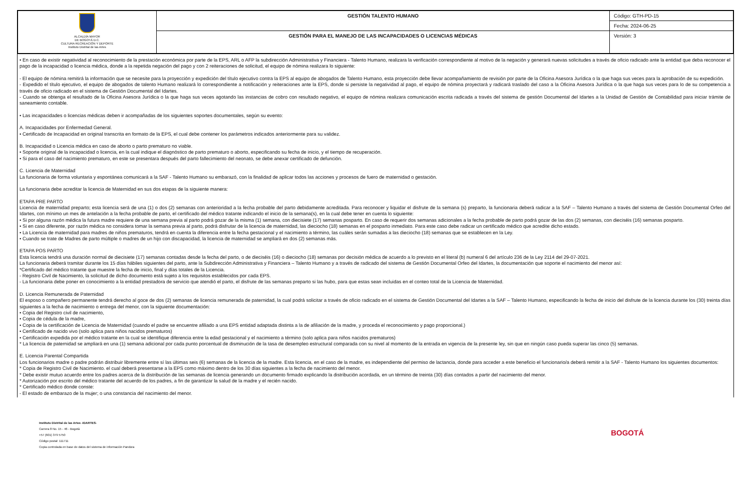| ALCALDÍA MAYOR DE BOGOTÁ D.C. CULTURA RECREACIÓN Y DEPORTE Instituto Distrital de las Artes | GESTIÓN TALENTO HUMANO | Código: GTH-PD-15 |
| | | Fecha: 2024-06-25 |
| | GESTIÓN PARA EL MANEJO DE LAS INCAPACIDADES O LICENCIAS MÉDICAS | Versión: 3 |
• En caso de existir negatividad al reconocimiento de la prestación económica por parte de la EPS, ARL o AFP la subdirección Administrativa y Financiera - Talento Humano, realizara la verificación correspondiente al motivo de la negación y generará nuevas solicitudes a través de oficio radicado ante la entidad que deba reconocer el pago de la incapacidad o licencia médica, donde a la repetida negación del pago y con 2 reiteraciones de solicitud, el equipo de nómina realizara lo siguiente:
- El equipo de nómina remitirá la información que se necesite para la proyección y expedición del título ejecutivo contra la EPS al equipo de abogados de Talento Humano, esta proyección debe llevar acompañamiento de revisión por parte de la Oficina Asesora Jurídica o la que haga sus veces para la aprobación de su expedición.
- Expedido el título ejecutivo, el equipo de abogados de talento Humano realizará lo correspondiente a notificación y reiteraciones ante la EPS, donde si persiste la negatividad al pago, el equipo de nómina proyectará y radicará traslado del caso a la Oficina Asesora Jurídica o la que haga sus veces para lo de su competencia a través de oficio radicado en el sistema de Gestión Documental del Idartes.
- Cuando se obtenga el resultado de la Oficina Asesora Jurídica o la que haga sus veces agotando las instancias de cobro con resultado negativo, el equipo de nómina realizara comunicación escrita radicada a través del sistema de gestión Documental del Idartes a la Unidad de Gestión de Contabilidad para iniciar trámite de saneamiento contable.
• Las incapacidades o licencias médicas deben ir acompañadas de los siguientes soportes documentales, según su evento:
A. Incapacidades por Enfermedad General.
• Certificado de Incapacidad en original transcrita en formato de la EPS, el cual debe contener los parámetros indicados anteriormente para su validez.
B. Incapacidad o Licencia médica en caso de aborto o parto prematuro no viable.
• Soporte original de la incapacidad o licencia, en la cual indique el diagnóstico de parto prematuro o aborto, especificando su fecha de inicio, y el tiempo de recuperación.
• Si para el caso del nacimiento prematuro, en este se presentara después del parto fallecimiento del neonato, se debe anexar certificado de defunción.
C. Licencia de Maternidad
La funcionaria de forma voluntaria y espontánea comunicará a la SAF - Talento Humano su embarazó, con la finalidad de aplicar todos las acciones y procesos de fuero de maternidad o gestación.
La funcionaria debe acreditar la licencia de Maternidad en sus dos etapas de la siguiente manera:
ETAPA PRE PARTO
Licencia de maternidad preparto; esta licencia será de una (1) o dos (2) semanas con anterioridad a la fecha probable del parto debidamente acreditada. Para reconocer y liquidar el disfrute de la semana (s) preparto, la funcionaria deberá radicar a la SAF – Talento Humano a través del sistema de Gestión Documental Orfeo del Idartes, con mínimo un mes de antelación a la fecha probable de parto, el certificado del médico tratante indicando el inicio de la semana(s), en la cual debe tener en cuenta lo siguiente:
• Si por alguna razón médica la futura madre requiere de una semana previa al parto podrá gozar de la misma (1) semana, con diecisiete (17) semanas posparto. En caso de requerir dos semanas adicionales a la fecha probable de parto podrá gozar de las dos (2) semanas, con dieciséis (16) semanas posparto.
• Si en caso diferente, por razón médica no considera tomar la semana previa al parto, podrá disfrutar de la licencia de maternidad, las dieciocho (18) semanas en el posparto inmediato. Para este caso debe radicar un certificado médico que acredite dicho estado.
• La Licencia de maternidad para madres de niños prematuros, tendrá en cuenta la diferencia entre la fecha gestacional y el nacimiento a término, las cuáles serán sumadas a las dieciocho (18) semanas que se establecen en la Ley.
• Cuando se trate de Madres de parto múltiple o madres de un hijo con discapacidad, la licencia de maternidad se ampliará en dos (2) semanas más.
ETAPA POS PARTO
Esta licencia tendrá una duración normal de diecisiete (17) semanas contadas desde la fecha del parto, o de dieciséis (16) o dieciocho (18) semanas por decisión médica de acuerdo a lo previsto en el literal (b) numeral 6 del artículo 236 de la Ley 2114 del 29-07-2021.
La funcionaria deberá tramitar durante los 15 días hábiles siguientes del parto, ante la Subdirección Administrativa y Financiera – Talento Humano y a través de radicado del sistema de Gestión Documental Orfeo del Idartes, la documentación que soporte el nacimiento del menor así:
*Certificado del médico tratante que muestre la fecha de inicio, final y días totales de la Licencia.
- Registro Civil de Nacimiento, la solicitud de dicho documento está sujeto a los requisitos establecidos por cada EPS.
- La funcionaria debe poner en conocimiento a la entidad prestadora de servicio que atendió el parto, el disfrute de las semanas preparto si las hubo, para que estas sean incluidas en el conteo total de la Licencia de Maternidad.
D. Licencia Remunerada de Paternidad
El esposo o compañero permanente tendrá derecho al goce de dos (2) semanas de licencia remunerada de paternidad, la cual podrá solicitar a través de oficio radicado en el sistema de Gestión Documental del Idartes a la SAF – Talento Humano, especificando la fecha de inicio del disfrute de la licencia durante los (30) treinta días siguientes a la fecha de nacimiento o entrega del menor, con la siguiente documentación:
• Copia del Registro civil de nacimiento,
• Copia de cédula de la madre,
• Copia de la certificación de Licencia de Maternidad (cuando el padre se encuentre afiliado a una EPS entidad adaptada distinta a la de afiliación de la madre, y proceda el reconocimiento y pago proporcional.)
• Certificado de nacido vivo (solo aplica para niños nacidos prematuros)
• Certificación expedida por el médico tratante en la cual se identifique diferencia entre la edad gestacional y el nacimiento a término (solo aplica para niños nacidos prematuros)
* La licencia de paternidad se ampliará en una (1) semana adicional por cada punto porcentual de disminución de la tasa de desempleo estructural comparada con su nivel al momento de la entrada en vigencia de la presente ley, sin que en ningún caso pueda superar las cinco (5) semanas.
E. Licencia Parental Compartida
Los funcionarios madre o padre podrán distribuir libremente entre sí las últimas seis (6) semanas de la licencia de la madre. Esta licencia, en el caso de la madre, es independiente del permiso de lactancia, donde para acceder a este beneficio el funcionario/a deberá remitir a la SAF - Talento Humano los siguientes documentos:
* Copia de Registro Civil de Nacimiento. el cual deberá presentarse a la EPS como máximo dentro de los 30 días siguientes a la fecha de nacimiento del menor.
* Debe existir mutuo acuerdo entre los padres acerca de la distribución de las semanas de licencia generando un documento firmado explicando la distribución acordada, en un término de treinta (30) días contados a partir del nacimiento del menor.
* Autorización por escrito del médico tratante del acuerdo de los padres, a fin de garantizar la salud de la madre y el recién nacido.
* Certificado médico donde conste:
- El estado de embarazo de la mujer; o una constancia del nacimiento del menor.
Instituto Distrital de las Artes -IDARTES-
Carrera 8 No. 15 - 46 - Bogotá
+57 (601) 379 5750
Código postal: 111711
Copia controlada en base de datos del sistema de información Pandora
BOGOTÁ